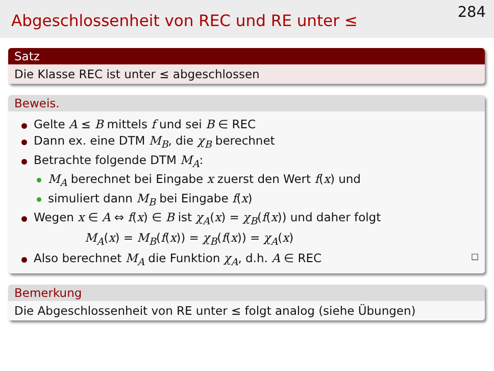Abgeschlossenheit von REC und RE unter ≤
284
Satz
Die Klasse REC ist unter ≤ abgeschlossen
Beweis.
Gelte A ≤ B mittels f und sei B ∈ REC
Dann ex. eine DTM M<sub>B</sub>, die χ<sub>B</sub> berechnet
Betrachte folgende DTM M<sub>A</sub>:
M<sub>A</sub> berechnet bei Eingabe x zuerst den Wert f(x) und
simuliert dann M<sub>B</sub> bei Eingabe f(x)
Wegen x ∈ A ⇔ f(x) ∈ B ist χ<sub>A</sub>(x) = χ<sub>B</sub>(f(x)) und daher folgt
M<sub>A</sub>(x) = M<sub>B</sub>(f(x)) = χ<sub>B</sub>(f(x)) = χ<sub>A</sub>(x)
Also berechnet M<sub>A</sub> die Funktion χ<sub>A</sub>, d.h. A ∈ REC □
Bemerkung
Die Abgeschlossenheit von RE unter ≤ folgt analog (siehe Übungen)